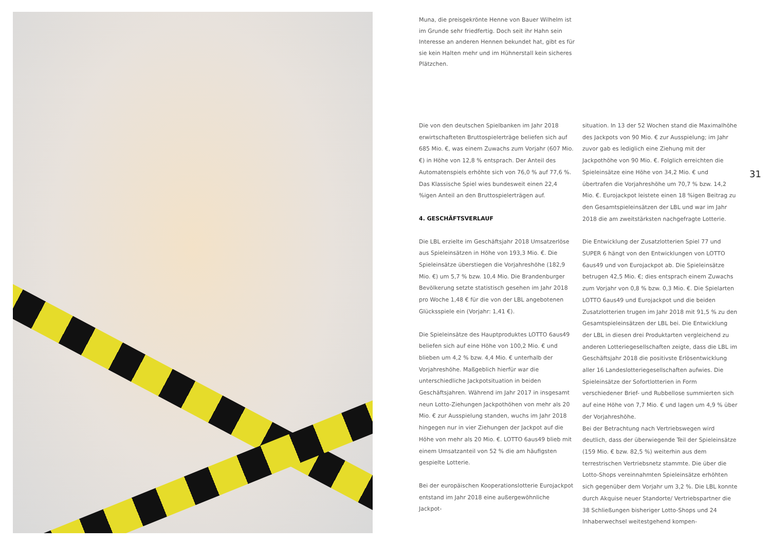Muna, die preisgekrönte Henne von Bauer Wilhelm ist im Grunde sehr friedfertig. Doch seit ihr Hahn sein Interesse an anderen Hennen bekundet hat, gibt es für sie kein Halten mehr und im Hühnerstall kein sicheres Plätzchen.
31
Die von den deutschen Spielbanken im Jahr 2018 erwirtschafteten Bruttospielerträge beliefen sich auf 685 Mio. €, was einem Zuwachs zum Vorjahr (607 Mio. €) in Höhe von 12,8 % entsprach. Der Anteil des Automatenspiels erhöhte sich von 76,0 % auf 77,6 %. Das Klassische Spiel wies bundesweit einen 22,4 %igen Anteil an den Bruttospielerträgen auf.
4. GESCHÄFTSVERLAUF
Die LBL erzielte im Geschäftsjahr 2018 Umsatzerlöse aus Spieleinsätzen in Höhe von 193,3 Mio. €. Die Spieleinsätze überstiegen die Vorjahreshöhe (182,9 Mio. €) um 5,7 % bzw. 10,4 Mio. Die Brandenburger Bevölkerung setzte statistisch gesehen im Jahr 2018 pro Woche 1,48 € für die von der LBL angebotenen Glücksspiele ein (Vorjahr: 1,41 €).
Die Spieleinsätze des Hauptproduktes LOTTO 6aus49 beliefen sich auf eine Höhe von 100,2 Mio. € und blieben um 4,2 % bzw. 4,4 Mio. € unterhalb der Vorjahreshöhe. Maßgeblich hierfür war die unterschiedliche Jackpotsituation in beiden Geschäftsjahren. Während im Jahr 2017 in insgesamt neun Lotto-Ziehungen Jackpothöhen von mehr als 20 Mio. € zur Ausspielung standen, wuchs im Jahr 2018 hingegen nur in vier Ziehungen der Jackpot auf die Höhe von mehr als 20 Mio. €. LOTTO 6aus49 blieb mit einem Umsatzanteil von 52 % die am häufigsten gespielte Lotterie.
Bei der europäischen Kooperationslotterie Eurojackpot entstand im Jahr 2018 eine außergewöhnliche Jackpot-
situation. In 13 der 52 Wochen stand die Maximalhöhe des Jackpots von 90 Mio. € zur Ausspielung; im Jahr zuvor gab es lediglich eine Ziehung mit der Jackpothöhe von 90 Mio. €. Folglich erreichten die Spieleinsätze eine Höhe von 34,2 Mio. € und übertrafen die Vorjahreshöhe um 70,7 % bzw. 14,2 Mio. €. Eurojackpot leistete einen 18 %igen Beitrag zu den Gesamtspieleinsätzen der LBL und war im Jahr 2018 die am zweitstärksten nachgefragte Lotterie.
Die Entwicklung der Zusatzlotterien Spiel 77 und SUPER 6 hängt von den Entwicklungen von LOTTO 6aus49 und von Eurojackpot ab. Die Spieleinsätze betrugen 42,5 Mio. €; dies entsprach einem Zuwachs zum Vorjahr von 0,8 % bzw. 0,3 Mio. €. Die Spielarten LOTTO 6aus49 und Eurojackpot und die beiden Zusatzlotterien trugen im Jahr 2018 mit 91,5 % zu den Gesamtspieleinsätzen der LBL bei. Die Entwicklung der LBL in diesen drei Produktarten vergleichend zu anderen Lotteriegesellschaften zeigte, dass die LBL im Geschäftsjahr 2018 die positivste Erlösentwicklung aller 16 Landeslotteriegesellschaften aufwies. Die Spieleinsätze der Sofortlotterien in Form verschiedener Brief- und Rubbellose summierten sich auf eine Höhe von 7,7 Mio. € und lagen um 4,9 % über der Vorjahreshöhe.
Bei der Betrachtung nach Vertriebswegen wird deutlich, dass der überwiegende Teil der Spieleinsätze (159 Mio. € bzw. 82,5 %) weiterhin aus dem terrestrischen Vertriebsnetz stammte. Die über die Lotto-Shops vereinnahmten Spieleinsätze erhöhten sich gegenüber dem Vorjahr um 3,2 %. Die LBL konnte durch Akquise neuer Standorte/ Vertriebspartner die 38 Schließungen bisheriger Lotto-Shops und 24 Inhaberwechsel weitestgehend kompen-